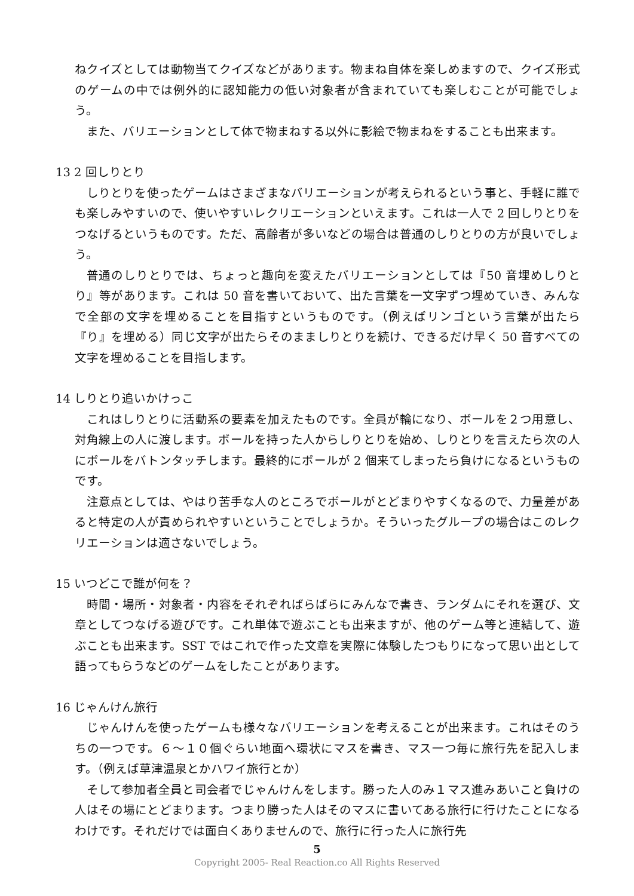ねクイズとしては動物当てクイズなどがあります。物まね自体を楽しめますので、クイズ形式のゲームの中では例外的に認知能力の低い対象者が含まれていても楽しむことが可能でしょう。
また、バリエーションとして体で物まねする以外に影絵で物まねをすることも出来ます。
13 2 回しりとり
しりとりを使ったゲームはさまざまなバリエーションが考えられるという事と、手軽に誰でも楽しみやすいので、使いやすいレクリエーションといえます。これは一人で 2 回しりとりをつなげるというものです。ただ、高齢者が多いなどの場合は普通のしりとりの方が良いでしょう。
普通のしりとりでは、ちょっと趣向を変えたバリエーションとしては『50 音埋めしりとり』等があります。これは 50 音を書いておいて、出た言葉を一文字ずつ埋めていき、みんなで全部の文字を埋めることを目指すというものです。（例えばリンゴという言葉が出たら『り』を埋める）同じ文字が出たらそのまましりとりを続け、できるだけ早く 50 音すべての文字を埋めることを目指します。
14 しりとり追いかけっこ
これはしりとりに活動系の要素を加えたものです。全員が輪になり、ボールを２つ用意し、対角線上の人に渡します。ボールを持った人からしりとりを始め、しりとりを言えたら次の人にボールをバトンタッチします。最終的にボールが 2 個来てしまったら負けになるというものです。
注意点としては、やはり苦手な人のところでボールがとどまりやすくなるので、力量差があると特定の人が責められやすいということでしょうか。そういったグループの場合はこのレクリエーションは適さないでしょう。
15 いつどこで誰が何を？
時間・場所・対象者・内容をそれぞればらばらにみんなで書き、ランダムにそれを選び、文章としてつなげる遊びです。これ単体で遊ぶことも出来ますが、他のゲーム等と連結して、遊ぶことも出来ます。SST ではこれで作った文章を実際に体験したつもりになって思い出として語ってもらうなどのゲームをしたことがあります。
16 じゃんけん旅行
じゃんけんを使ったゲームも様々なバリエーションを考えることが出来ます。これはそのうちの一つです。６～１０個ぐらい地面へ環状にマスを書き、マス一つ毎に旅行先を記入します。（例えば草津温泉とかハワイ旅行とか）
そして参加者全員と司会者でじゃんけんをします。勝った人のみ１マス進みあいこと負けの人はその場にとどまります。つまり勝った人はそのマスに書いてある旅行に行けたことになるわけです。それだけでは面白くありませんので、旅行に行った人に旅行先
5
Copyright 2005- Real Reaction.co All Rights Reserved